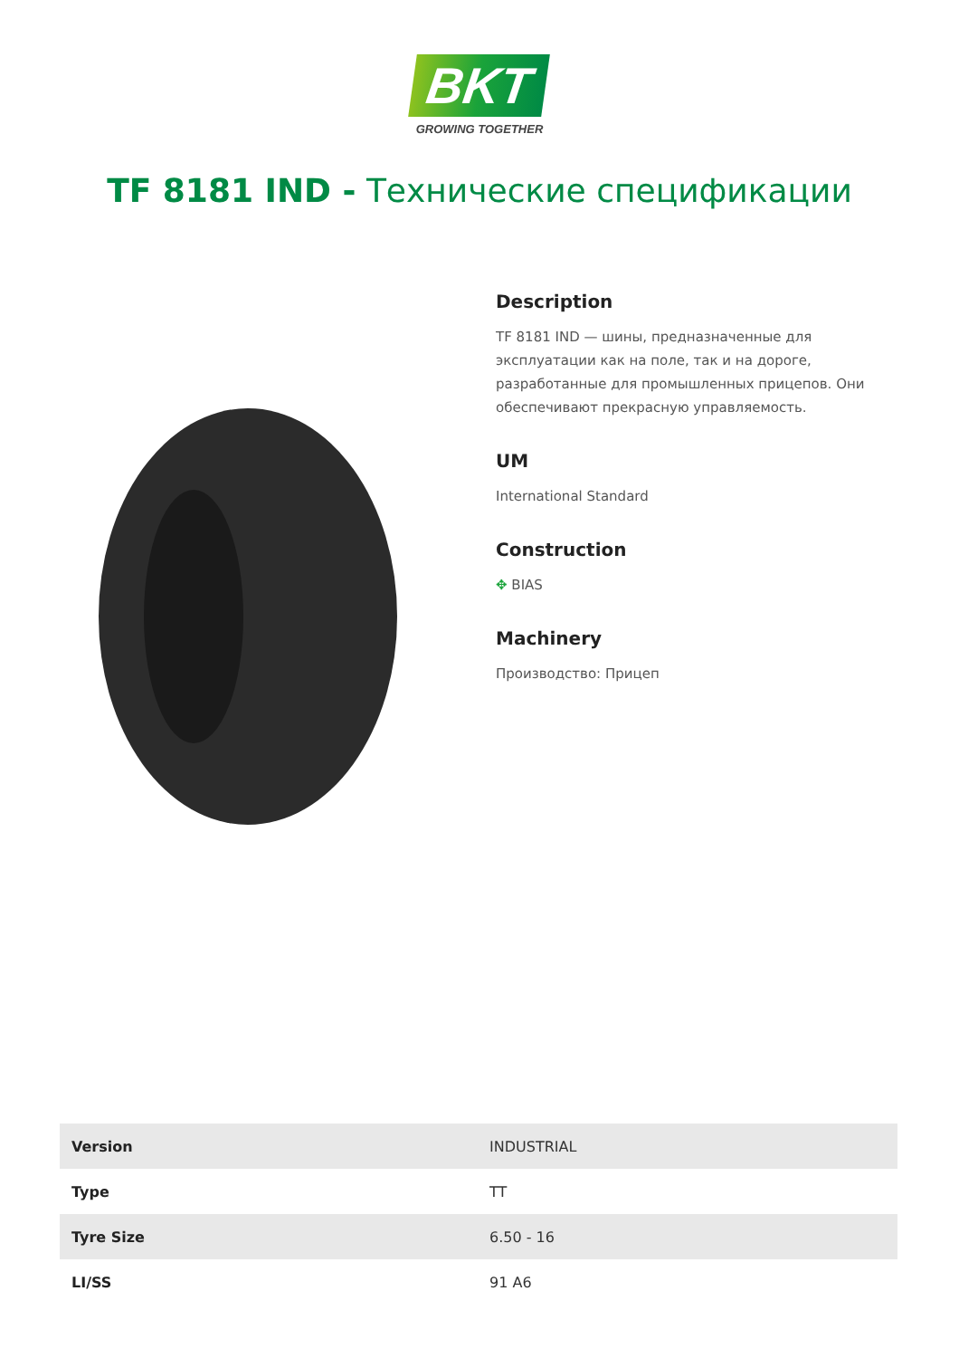BKT
GROWING TOGETHER
TF 8181 IND - Технические спецификации
Description
TF 8181 IND — шины, предназначенные для эксплуатации как на поле, так и на дороге, разработанные для промышленных прицепов. Они обеспечивают прекрасную управляемость.
UM
International Standard
Construction
✥ BIAS
Machinery
Производство: Прицеп
| Version | INDUSTRIAL |
| Type | TT |
| Tyre Size | 6.50 - 16 |
| LI/SS | 91 A6 |